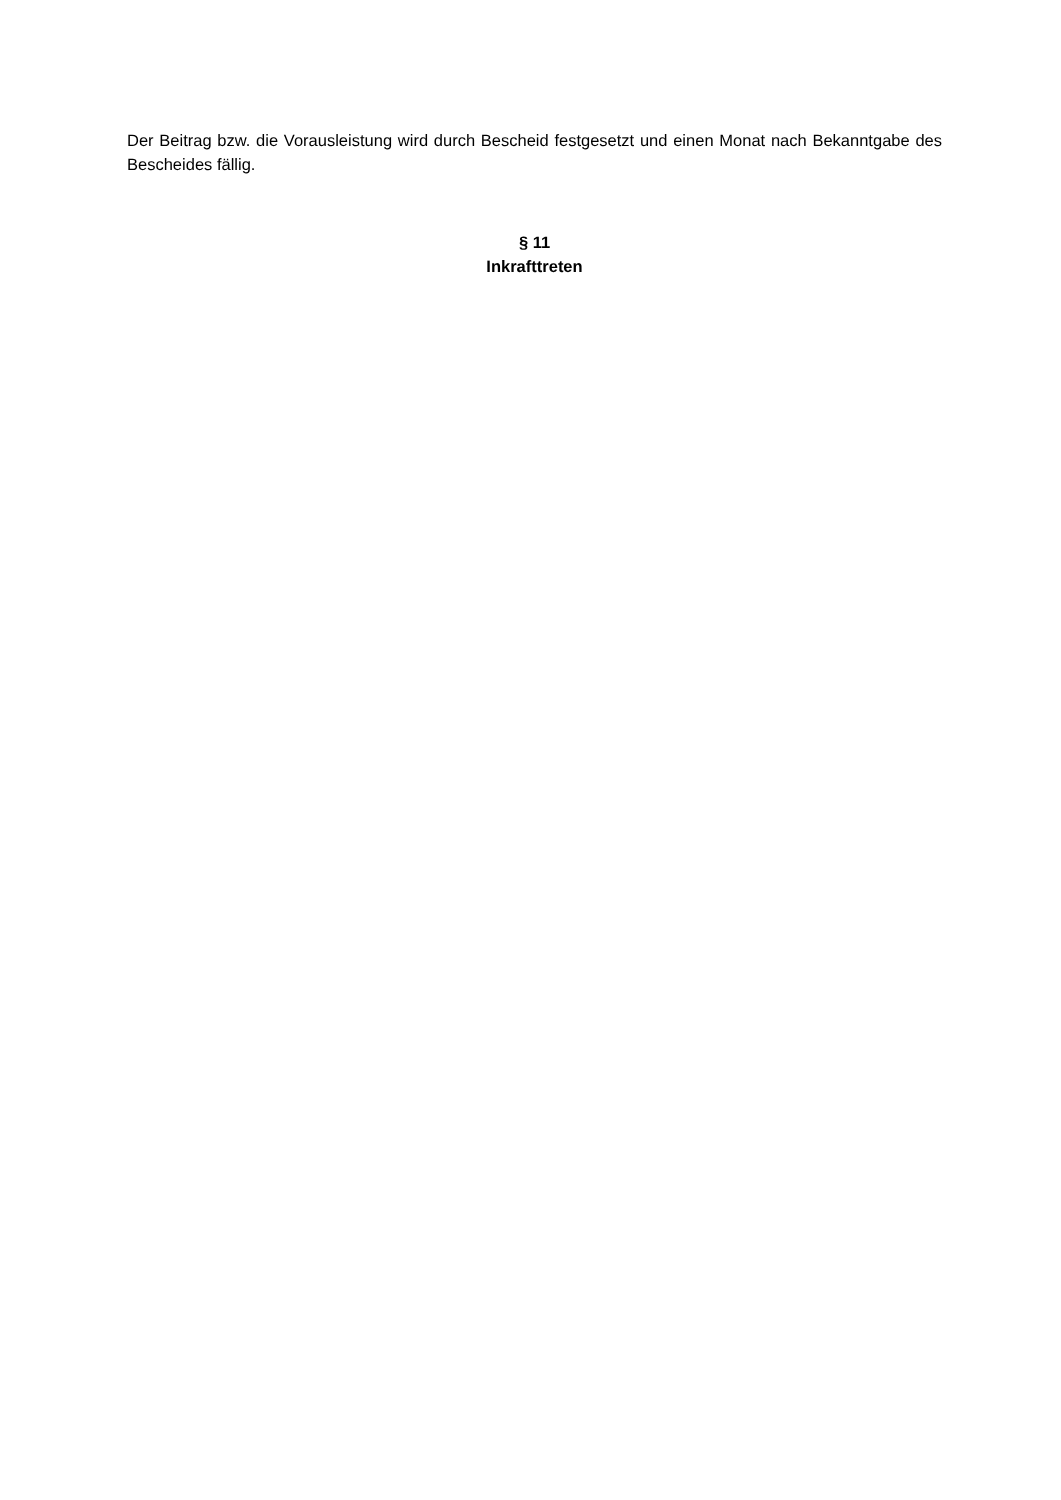Der Beitrag bzw. die Vorausleistung wird durch Bescheid festgesetzt und einen Monat nach Bekanntgabe des Bescheides fällig.
§ 11
Inkrafttreten